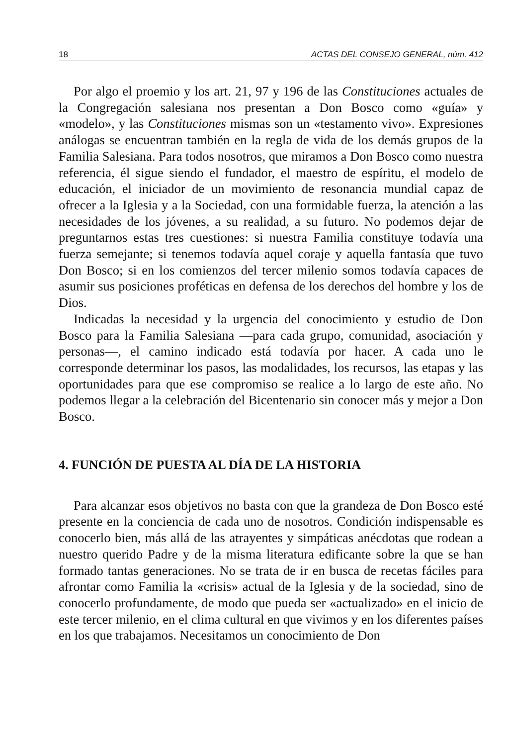18 ACTAS DEL CONSEJO GENERAL, núm. 412
Por algo el proemio y los art. 21, 97 y 196 de las Constituciones actuales de la Congregación salesiana nos presentan a Don Bosco como «guía» y «modelo», y las Constituciones mismas son un «testamento vivo». Expresiones análogas se encuentran también en la regla de vida de los demás grupos de la Familia Salesiana. Para todos nosotros, que miramos a Don Bosco como nuestra referencia, él sigue siendo el fundador, el maestro de espíritu, el modelo de educación, el iniciador de un movimiento de resonancia mundial capaz de ofrecer a la Iglesia y a la Sociedad, con una formidable fuerza, la atención a las necesidades de los jóvenes, a su realidad, a su futuro. No podemos dejar de preguntarnos estas tres cuestiones: si nuestra Familia constituye todavía una fuerza semejante; si tenemos todavía aquel coraje y aquella fantasía que tuvo Don Bosco; si en los comienzos del tercer milenio somos todavía capaces de asumir sus posiciones proféticas en defensa de los derechos del hombre y los de Dios.
Indicadas la necesidad y la urgencia del conocimiento y estudio de Don Bosco para la Familia Salesiana —para cada grupo, comunidad, asociación y personas—, el camino indicado está todavía por hacer. A cada uno le corresponde determinar los pasos, las modalidades, los recursos, las etapas y las oportunidades para que ese compromiso se realice a lo largo de este año. No podemos llegar a la celebración del Bicentenario sin conocer más y mejor a Don Bosco.
4. FUNCIÓN DE PUESTA AL DÍA DE LA HISTORIA
Para alcanzar esos objetivos no basta con que la grandeza de Don Bosco esté presente en la conciencia de cada uno de nosotros. Condición indispensable es conocerlo bien, más allá de las atrayentes y simpáticas anécdotas que rodean a nuestro querido Padre y de la misma literatura edificante sobre la que se han formado tantas generaciones. No se trata de ir en busca de recetas fáciles para afrontar como Familia la «crisis» actual de la Iglesia y de la sociedad, sino de conocerlo profundamente, de modo que pueda ser «actualizado» en el inicio de este tercer milenio, en el clima cultural en que vivimos y en los diferentes países en los que trabajamos. Necesitamos un conocimiento de Don